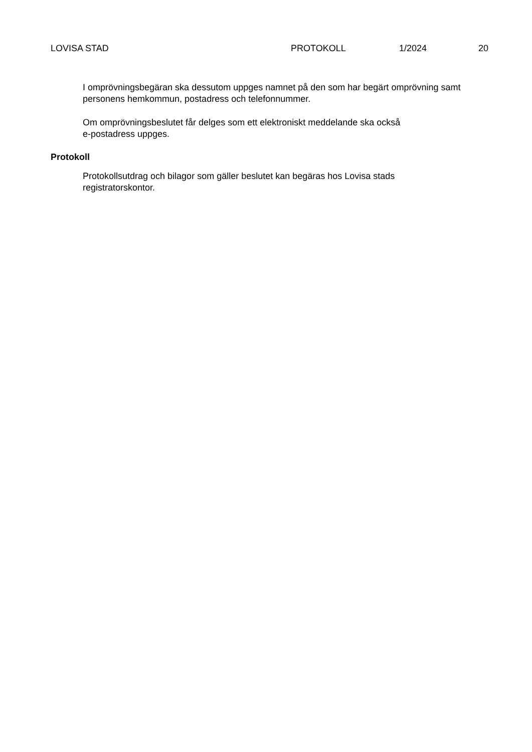LOVISA STAD PROTOKOLL 1/2024 20
I omprövningsbegäran ska dessutom uppges namnet på den som har begärt omprövning samt personens hemkommun, postadress och telefonnummer.
Om omprövningsbeslutet får delges som ett elektroniskt meddelande ska också
e-postadress uppges.
Protokoll
Protokollsutdrag och bilagor som gäller beslutet kan begäras hos Lovisa stads
registratorskontor.